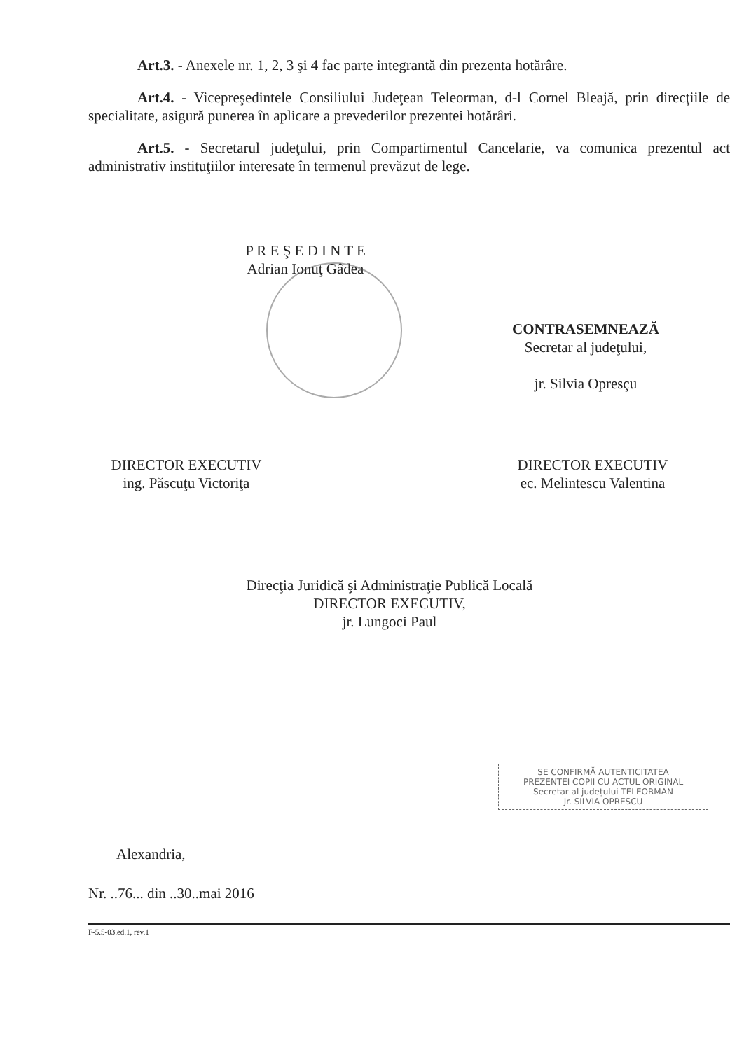Art.3. - Anexele nr. 1, 2, 3 şi 4 fac parte integrantă din prezenta hotărâre.
Art.4. - Vicepreşedintele Consiliului Judeţean Teleorman, d-l Cornel Bleajă, prin direcţiile de specialitate, asigură punerea în aplicare a prevederilor prezentei hotărâri.
Art.5. - Secretarul judeţului, prin Compartimentul Cancelarie, va comunica prezentul act administrativ instituţiilor interesate în termenul prevăzut de lege.
P R E Ş E D I N T E
Adrian Ionuţ Gâdea
CONTRASEMNEAZĂ
Secretar al judeţului,
jr. Silvia Opresçu
DIRECTOR EXECUTIV
ing. Păscuţu Victoriţa
DIRECTOR EXECUTIV
ec. Melintescu Valentina
Direcţia Juridică şi Administraţie Publică Locală
DIRECTOR EXECUTIV,
jr. Lungoci Paul
SE CONFIRMĂ AUTENTICITATEA
PREZENTEI COPII CU ACTUL ORIGINAL
Secretar al judeţului TELEORMAN
Jr. SILVIA OPRESCU
Alexandria,
Nr. ..76... din ..30..mai 2016
F-5.5-03.ed.1, rev.1